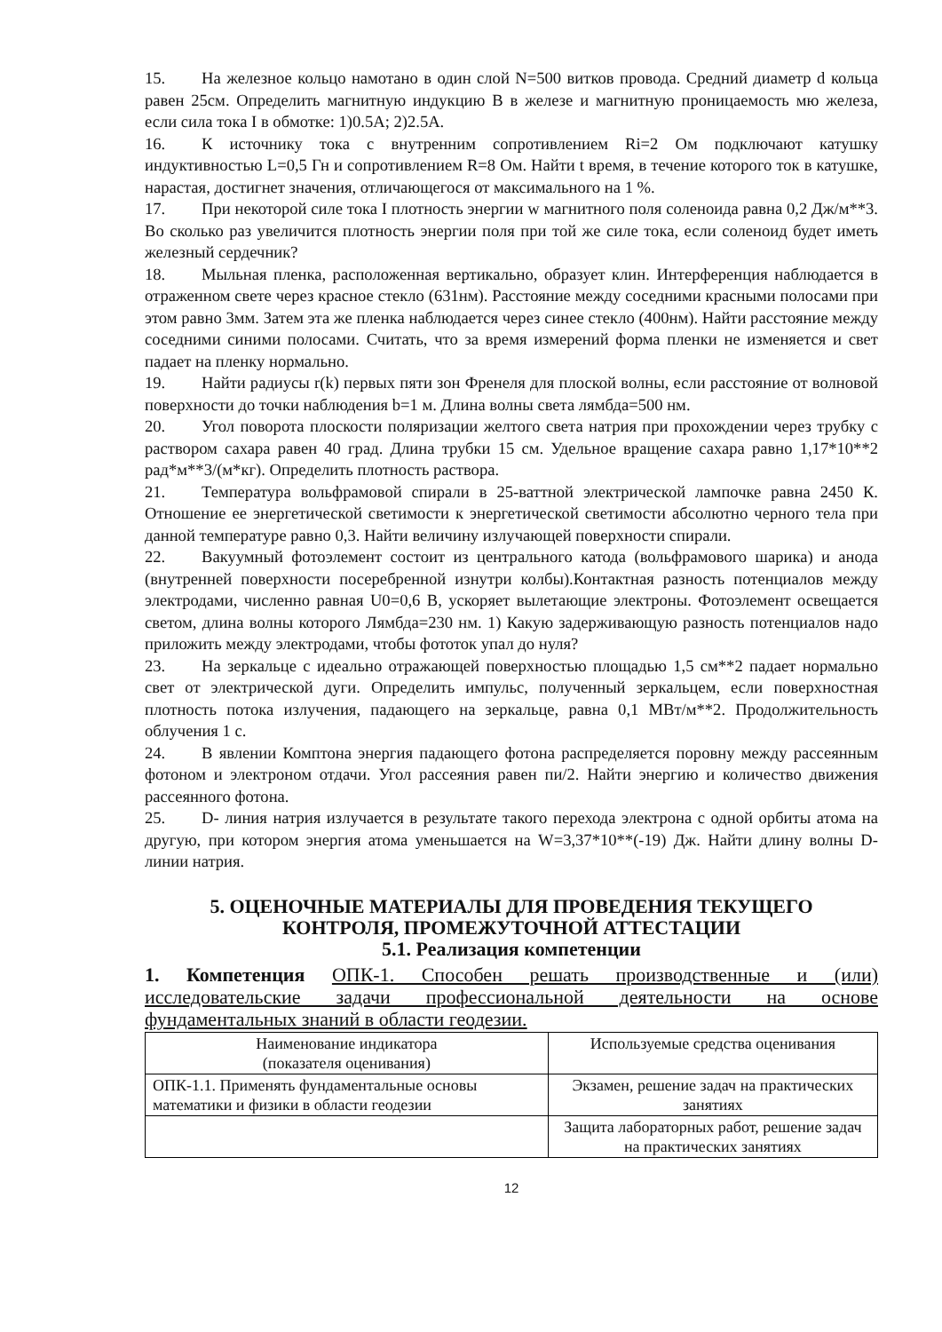15. На железное кольцо намотано в один слой N=500 витков провода. Средний диаметр d кольца равен 25см. Определить магнитную индукцию B в железе и магнитную проницаемость мю железа, если сила тока I в обмотке: 1)0.5А; 2)2.5А.
16. К источнику тока с внутренним сопротивлением Ri=2 Ом подключают катушку индуктивностью L=0,5 Гн и сопротивлением R=8 Ом. Найти t время, в течение которого ток в катушке, нарастая, достигнет значения, отличающегося от максимального на 1 %.
17. При некоторой силе тока I плотность энергии w магнитного поля соленоида равна 0,2 Дж/м**3. Во сколько раз увеличится плотность энергии поля при той же силе тока, если соленоид будет иметь железный сердечник?
18. Мыльная пленка, расположенная вертикально, образует клин. Интерференция наблюдается в отраженном свете через красное стекло (631нм). Расстояние между соседними красными полосами при этом равно 3мм. Затем эта же пленка наблюдается через синее стекло (400нм). Найти расстояние между соседними синими полосами. Считать, что за время измерений форма пленки не изменяется и свет падает на пленку нормально.
19. Найти радиусы r(k) первых пяти зон Френеля для плоской волны, если расстояние от волновой поверхности до точки наблюдения b=1 м. Длина волны света лямбда=500 нм.
20. Угол поворота плоскости поляризации желтого света натрия при прохождении через трубку с раствором сахара равен 40 град. Длина трубки 15 см. Удельное вращение сахара равно 1,17*10**2 рад*м**3/(м*кг). Определить плотность раствора.
21. Температура вольфрамовой спирали в 25-ваттной электрической лампочке равна 2450 К. Отношение ее энергетической светимости к энергетической светимости абсолютно черного тела при данной температуре равно 0,3. Найти величину излучающей поверхности спирали.
22. Вакуумный фотоэлемент состоит из центрального катода (вольфрамового шарика) и анода (внутренней поверхности посеребренной изнутри колбы).Контактная разность потенциалов между электродами, численно равная U0=0,6 В, ускоряет вылетающие электроны. Фотоэлемент освещается светом, длина волны которого Лямбда=230 нм. 1) Какую задерживающую разность потенциалов надо приложить между электродами, чтобы фототок упал до нуля?
23. На зеркальце с идеально отражающей поверхностью площадью 1,5 см**2 падает нормально свет от электрической дуги. Определить импульс, полученный зеркальцем, если поверхностная плотность потока излучения, падающего на зеркальце, равна 0,1 МВт/м**2. Продолжительность облучения 1 с.
24. В явлении Комптона энергия падающего фотона распределяется поровну между рассеянным фотоном и электроном отдачи. Угол рассеяния равен пи/2. Найти энергию и количество движения рассеянного фотона.
25. D- линия натрия излучается в результате такого перехода электрона с одной орбиты атома на другую, при котором энергия атома уменьшается на W=3,37*10**(-19) Дж. Найти длину волны D-линии натрия.
5. ОЦЕНОЧНЫЕ МАТЕРИАЛЫ ДЛЯ ПРОВЕДЕНИЯ ТЕКУЩЕГО
КОНТРОЛЯ, ПРОМЕЖУТОЧНОЙ АТТЕСТАЦИИ
5.1. Реализация компетенции
1. Компетенция ОПК-1. Способен решать производственные и (или) исследовательские задачи профессиональной деятельности на основе фундаментальных знаний в области геодезии.
| Наименование индикатора (показателя оценивания) | Используемые средства оценивания |
| ОПК-1.1. Применять фундаментальные основы математики и физики в области геодезии | Экзамен, решение задач на практических занятиях |
| | Защита лабораторных работ, решение задач на практических занятиях |
12